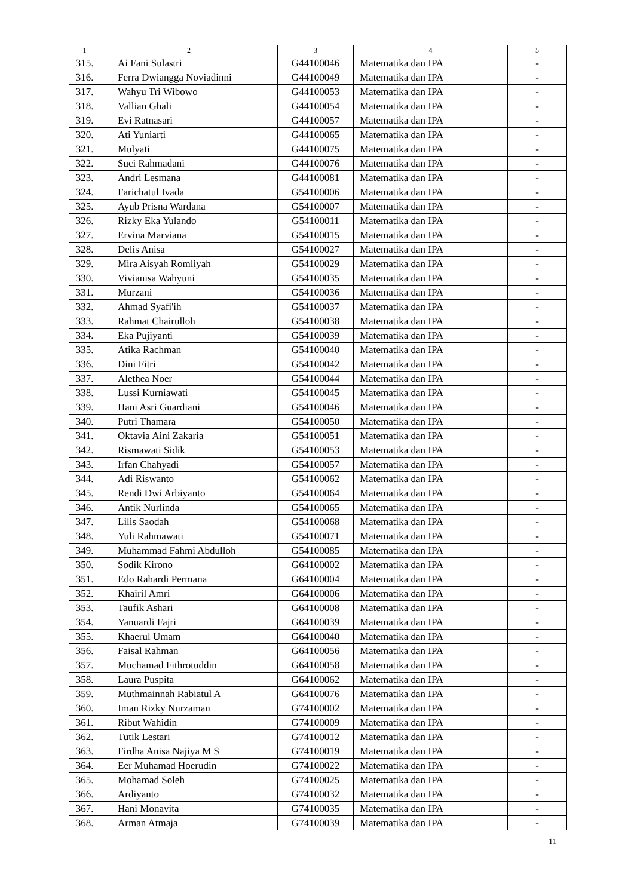| 1 | 2 | 3 | 4 | 5 |
| --- | --- | --- | --- | --- |
| 315. | Ai Fani Sulastri | G44100046 | Matematika dan IPA | - |
| 316. | Ferra Dwiangga Noviadinni | G44100049 | Matematika dan IPA | - |
| 317. | Wahyu Tri Wibowo | G44100053 | Matematika dan IPA | - |
| 318. | Vallian Ghali | G44100054 | Matematika dan IPA | - |
| 319. | Evi Ratnasari | G44100057 | Matematika dan IPA | - |
| 320. | Ati Yuniarti | G44100065 | Matematika dan IPA | - |
| 321. | Mulyati | G44100075 | Matematika dan IPA | - |
| 322. | Suci Rahmadani | G44100076 | Matematika dan IPA | - |
| 323. | Andri Lesmana | G44100081 | Matematika dan IPA | - |
| 324. | Farichatul Ivada | G54100006 | Matematika dan IPA | - |
| 325. | Ayub Prisna Wardana | G54100007 | Matematika dan IPA | - |
| 326. | Rizky Eka Yulando | G54100011 | Matematika dan IPA | - |
| 327. | Ervina Marviana | G54100015 | Matematika dan IPA | - |
| 328. | Delis Anisa | G54100027 | Matematika dan IPA | - |
| 329. | Mira Aisyah Romliyah | G54100029 | Matematika dan IPA | - |
| 330. | Vivianisa Wahyuni | G54100035 | Matematika dan IPA | - |
| 331. | Murzani | G54100036 | Matematika dan IPA | - |
| 332. | Ahmad Syafi'ih | G54100037 | Matematika dan IPA | - |
| 333. | Rahmat Chairulloh | G54100038 | Matematika dan IPA | - |
| 334. | Eka Pujiyanti | G54100039 | Matematika dan IPA | - |
| 335. | Atika Rachman | G54100040 | Matematika dan IPA | - |
| 336. | Dini Fitri | G54100042 | Matematika dan IPA | - |
| 337. | Alethea Noer | G54100044 | Matematika dan IPA | - |
| 338. | Lussi Kurniawati | G54100045 | Matematika dan IPA | - |
| 339. | Hani Asri Guardiani | G54100046 | Matematika dan IPA | - |
| 340. | Putri Thamara | G54100050 | Matematika dan IPA | - |
| 341. | Oktavia Aini Zakaria | G54100051 | Matematika dan IPA | - |
| 342. | Rismawati Sidik | G54100053 | Matematika dan IPA | - |
| 343. | Irfan Chahyadi | G54100057 | Matematika dan IPA | - |
| 344. | Adi Riswanto | G54100062 | Matematika dan IPA | - |
| 345. | Rendi Dwi Arbiyanto | G54100064 | Matematika dan IPA | - |
| 346. | Antik Nurlinda | G54100065 | Matematika dan IPA | - |
| 347. | Lilis Saodah | G54100068 | Matematika dan IPA | - |
| 348. | Yuli Rahmawati | G54100071 | Matematika dan IPA | - |
| 349. | Muhammad Fahmi Abdulloh | G54100085 | Matematika dan IPA | - |
| 350. | Sodik Kirono | G64100002 | Matematika dan IPA | - |
| 351. | Edo Rahardi Permana | G64100004 | Matematika dan IPA | - |
| 352. | Khairil Amri | G64100006 | Matematika dan IPA | - |
| 353. | Taufik Ashari | G64100008 | Matematika dan IPA | - |
| 354. | Yanuardi Fajri | G64100039 | Matematika dan IPA | - |
| 355. | Khaerul Umam | G64100040 | Matematika dan IPA | - |
| 356. | Faisal Rahman | G64100056 | Matematika dan IPA | - |
| 357. | Muchamad Fithrotuddin | G64100058 | Matematika dan IPA | - |
| 358. | Laura Puspita | G64100062 | Matematika dan IPA | - |
| 359. | Muthmainnah Rabiatul A | G64100076 | Matematika dan IPA | - |
| 360. | Iman Rizky Nurzaman | G74100002 | Matematika dan IPA | - |
| 361. | Ribut Wahidin | G74100009 | Matematika dan IPA | - |
| 362. | Tutik Lestari | G74100012 | Matematika dan IPA | - |
| 363. | Firdha Anisa Najiya M S | G74100019 | Matematika dan IPA | - |
| 364. | Eer Muhamad Hoerudin | G74100022 | Matematika dan IPA | - |
| 365. | Mohamad Soleh | G74100025 | Matematika dan IPA | - |
| 366. | Ardiyanto | G74100032 | Matematika dan IPA | - |
| 367. | Hani Monavita | G74100035 | Matematika dan IPA | - |
| 368. | Arman Atmaja | G74100039 | Matematika dan IPA | - |
11